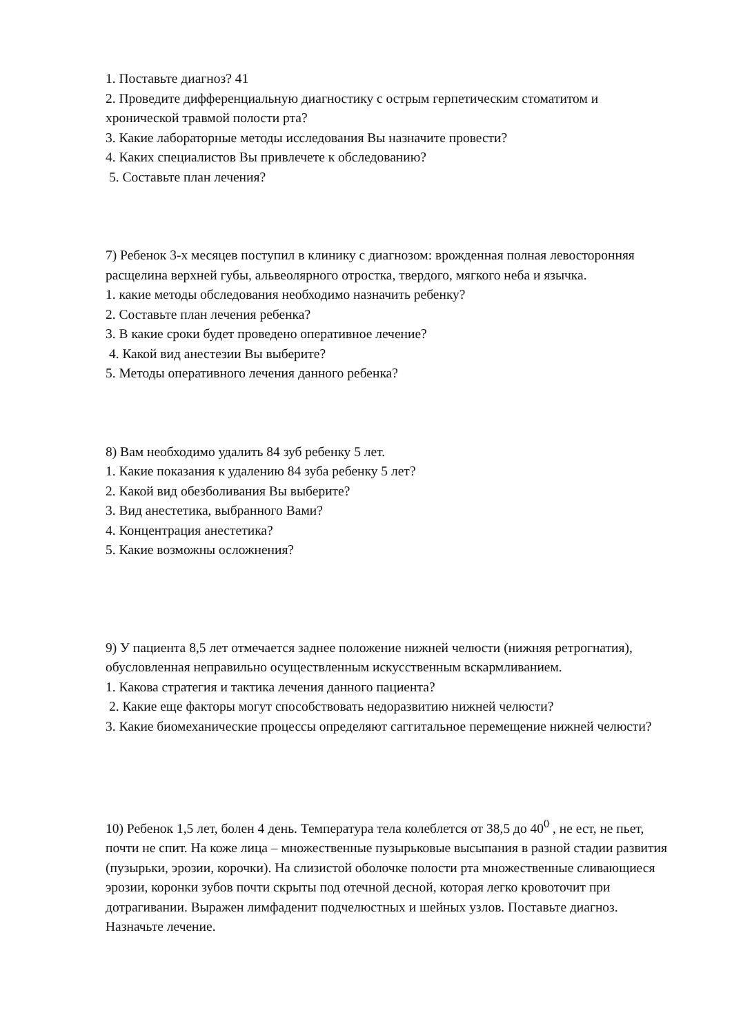1. Поставьте диагноз? 41
2. Проведите дифференциальную диагностику с острым герпетическим стоматитом и хронической травмой полости рта?
3. Какие лабораторные методы исследования Вы назначите провести?
4. Каких специалистов Вы привлечете к обследованию?
5. Составьте план лечения?
7) Ребенок 3-х месяцев поступил в клинику с диагнозом: врожденная полная левосторонняя расщелина верхней губы, альвеолярного отростка, твердого, мягкого неба и язычка.
1. какие методы обследования необходимо назначить ребенку?
2. Составьте план лечения ребенка?
3. В какие сроки будет проведено оперативное лечение?
4. Какой вид анестезии Вы выберите?
5. Методы оперативного лечения данного ребенка?
8) Вам необходимо удалить 84 зуб ребенку 5 лет.
1. Какие показания к удалению 84 зуба ребенку 5 лет?
2. Какой вид обезболивания Вы выберите?
3. Вид анестетика, выбранного Вами?
4. Концентрация анестетика?
5. Какие возможны осложнения?
9) У пациента 8,5 лет отмечается заднее положение нижней челюсти (нижняя ретрогнатия), обусловленная неправильно осуществленным искусственным вскармливанием.
1. Какова стратегия и тактика лечения данного пациента?
2. Какие еще факторы могут способствовать недоразвитию нижней челюсти?
3. Какие биомеханические процессы определяют саггитальное перемещение нижней челюсти?
10) Ребенок 1,5 лет, болен 4 день. Температура тела колеблется от 38,5 до 40<sup>0</sup> , не ест, не пьет, почти не спит. На коже лица – множественные пузырьковые высыпания в разной стадии развития (пузырьки, эрозии, корочки). На слизистой оболочке полости рта множественные сливающиеся эрозии, коронки зубов почти скрыты под отечной десной, которая легко кровоточит при дотрагивании. Выражен лимфаденит подчелюстных и шейных узлов. Поставьте диагноз. Назначьте лечение.